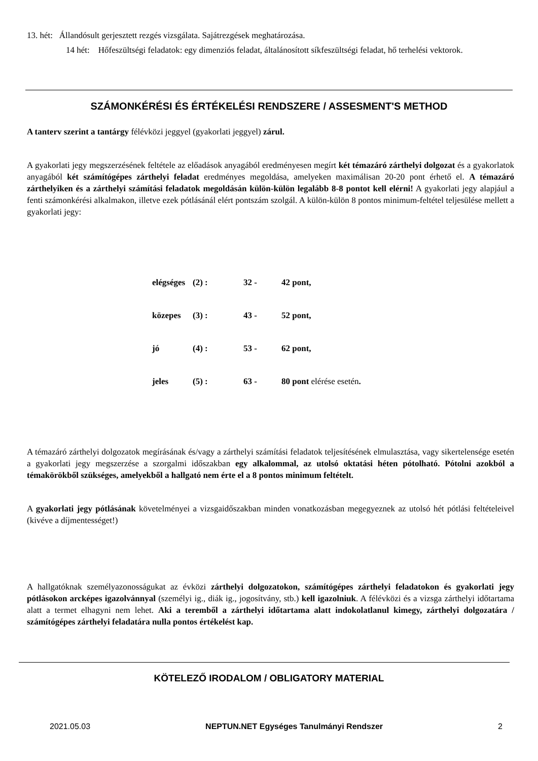13. hét: Állandósult gerjesztett rezgés vizsgálata. Sajátrezgések meghatározása.
14 hét: Hőfeszültségi feladatok: egy dimenziós feladat, általánosított síkfeszültségi feladat, hő terhelési vektorok.
SZÁMONKÉRÉSI ÉS ÉRTÉKELÉSI RENDSZERE / ASSESMENT'S METHOD
A tanterv szerint a tantárgy félévközi jeggyel (gyakorlati jeggyel) zárul.
A gyakorlati jegy megszerzésének feltétele az előadások anyagából eredményesen megírt két témazáró zárthelyi dolgozat és a gyakorlatok anyagából két számítógépes zárthelyi feladat eredményes megoldása, amelyeken maximálisan 20-20 pont érhető el. A témazáró zárthelyiken és a zárthelyi számítási feladatok megoldásán külön-külön legalább 8-8 pontot kell elérni! A gyakorlati jegy alapjául a fenti számonkérési alkalmakon, illetve ezek pótlásánál elért pontszám szolgál. A külön-külön 8 pontos minimum-feltétel teljesülése mellett a gyakorlati jegy:
| elégséges | (2) : | 32 - | 42 pont, |
| közepes | (3) : | 43 - | 52 pont, |
| jó | (4) : | 53 - | 62 pont, |
| jeles | (5) : | 63 - | 80 pont elérése esetén . |
A témazáró zárthelyi dolgozatok megírásának és/vagy a zárthelyi számítási feladatok teljesítésének elmulasztása, vagy sikertelensége esetén a gyakorlati jegy megszerzése a szorgalmi időszakban egy alkalommal, az utolsó oktatási héten pótolható. Pótolni azokból a témakörökből szükséges, amelyekből a hallgató nem érte el a 8 pontos minimum feltételt.
A gyakorlati jegy pótlásának követelményei a vizsgaidőszakban minden vonatkozásban megegyeznek az utolsó hét pótlási feltételeivel (kivéve a díjmentességet!)
A hallgatóknak személyazonosságukat az évközi zárthelyi dolgozatokon, számítógépes zárthelyi feladatokon és gyakorlati jegy pótlásokon arcképes igazolvánnyal (személyi ig., diák ig., jogosítvány, stb.) kell igazolniuk. A félévközi és a vizsga zárthelyi időtartama alatt a termet elhagyni nem lehet. Aki a teremből a zárthelyi időtartama alatt indokolatlanul kimegy, zárthelyi dolgozatára / számítógépes zárthelyi feladatára nulla pontos értékelést kap.
KÖTELEZŐ IRODALOM / OBLIGATORY MATERIAL
2021.05.03 NEPTUN.NET Egységes Tanulmányi Rendszer 2